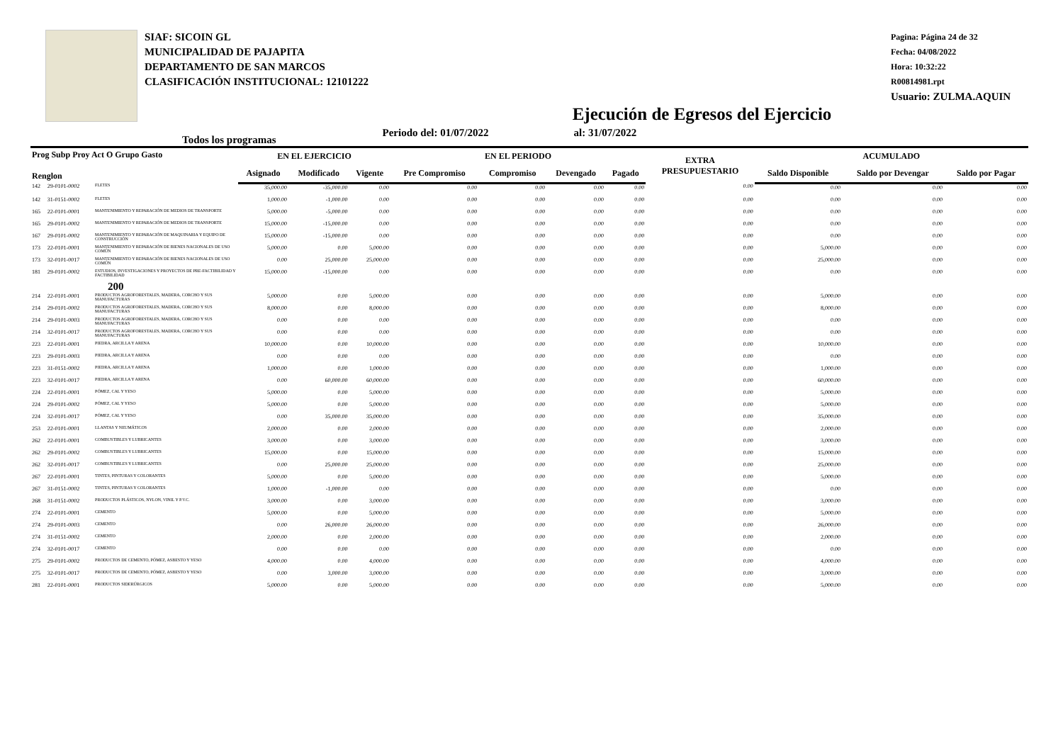SIAF: SICOIN GL
MUNICIPALIDAD DE PAJAPITA
DEPARTAMENTO DE SAN MARCOS
CLASIFICACIÓN INSTITUCIONAL: 12101222
Ejecución de Egresos del Ejercicio
Pagina: Página 24 de 32
Fecha: 04/08/2022
Hora: 10:32:22
R00814981.rpt
Usuario: ZULMA.AQUIN
Todos los programas Periodo del: 01/07/2022 al: 31/07/2022
| Prog Subp Proy Act O Grupo Gasto Renglon | | | EN EL EJERCICIO | | | EN EL PERIODO | | | | EXTRA PRESUPUESTARIO | ACUMULADO | | |
| --- | --- | --- | --- | --- | --- | --- | --- | --- | --- | --- | --- | --- | --- |
| | | | Asignado | Modificado | Vigente | Pre Compromiso | Compromiso | Devengado | Pagado | | Saldo Disponible | Saldo por Devengar | Saldo por Pagar |
| 142 | 29-0101-0002 | FLETES | 35,000.00 | -35,000.00 | 0.00 | 0.00 | 0.00 | 0.00 | 0.00 | 0.00 | 0.00 | 0.00 | 0.00 |
| 142 | 31-0151-0002 | FLETES | 1,000.00 | -1,000.00 | 0.00 | 0.00 | 0.00 | 0.00 | 0.00 | 0.00 | 0.00 | 0.00 | 0.00 |
| 165 | 22-0101-0001 | MANTENIMIENTO Y REPARACIÓN DE MEDIOS DE TRANSPORTE | 5,000.00 | -5,000.00 | 0.00 | 0.00 | 0.00 | 0.00 | 0.00 | 0.00 | 0.00 | 0.00 | 0.00 |
| 165 | 29-0101-0002 | MANTENIMIENTO Y REPARACIÓN DE MEDIOS DE TRANSPORTE | 15,000.00 | -15,000.00 | 0.00 | 0.00 | 0.00 | 0.00 | 0.00 | 0.00 | 0.00 | 0.00 | 0.00 |
| 167 | 29-0101-0002 | MANTENIMIENTO Y REPARACIÓN DE MAQUINARIA Y EQUIPO DE CONSTRUCCIÓN | 15,000.00 | -15,000.00 | 0.00 | 0.00 | 0.00 | 0.00 | 0.00 | 0.00 | 0.00 | 0.00 | 0.00 |
| 173 | 22-0101-0001 | MANTENIMIENTO Y REPARACIÓN DE BIENES NACIONALES DE USO COMÚN | 5,000.00 | 0.00 | 5,000.00 | 0.00 | 0.00 | 0.00 | 0.00 | 0.00 | 5,000.00 | 0.00 | 0.00 |
| 173 | 32-0101-0017 | MANTENIMIENTO Y REPARACIÓN DE BIENES NACIONALES DE USO COMÚN | 0.00 | 25,000.00 | 25,000.00 | 0.00 | 0.00 | 0.00 | 0.00 | 0.00 | 25,000.00 | 0.00 | 0.00 |
| 181 | 29-0101-0002 | ESTUDIOS, INVESTIGACIONES Y PROYECTOS DE PRE-FACTIBILIDAD Y FACTIBILIDAD | 15,000.00 | -15,000.00 | 0.00 | 0.00 | 0.00 | 0.00 | 0.00 | 0.00 | 0.00 | 0.00 | 0.00 |
| | | 200 | | | | | | | | | | | |
| 214 | 22-0101-0001 | PRODUCTOS AGROFORESTALES, MADERA, CORCHO Y SUS MANUFACTURAS | 5,000.00 | 0.00 | 5,000.00 | 0.00 | 0.00 | 0.00 | 0.00 | 0.00 | 5,000.00 | 0.00 | 0.00 |
| 214 | 29-0101-0002 | PRODUCTOS AGROFORESTALES, MADERA, CORCHO Y SUS MANUFACTURAS | 8,000.00 | 0.00 | 8,000.00 | 0.00 | 0.00 | 0.00 | 0.00 | 0.00 | 8,000.00 | 0.00 | 0.00 |
| 214 | 29-0101-0003 | PRODUCTOS AGROFORESTALES, MADERA, CORCHO Y SUS MANUFACTURAS | 0.00 | 0.00 | 0.00 | 0.00 | 0.00 | 0.00 | 0.00 | 0.00 | 0.00 | 0.00 | 0.00 |
| 214 | 32-0101-0017 | PRODUCTOS AGROFORESTALES, MADERA, CORCHO Y SUS MANUFACTURAS | 0.00 | 0.00 | 0.00 | 0.00 | 0.00 | 0.00 | 0.00 | 0.00 | 0.00 | 0.00 | 0.00 |
| 223 | 22-0101-0001 | PIEDRA, ARCILLA Y ARENA | 10,000.00 | 0.00 | 10,000.00 | 0.00 | 0.00 | 0.00 | 0.00 | 0.00 | 10,000.00 | 0.00 | 0.00 |
| 223 | 29-0101-0003 | PIEDRA, ARCILLA Y ARENA | 0.00 | 0.00 | 0.00 | 0.00 | 0.00 | 0.00 | 0.00 | 0.00 | 0.00 | 0.00 | 0.00 |
| 223 | 31-0151-0002 | PIEDRA, ARCILLA Y ARENA | 1,000.00 | 0.00 | 1,000.00 | 0.00 | 0.00 | 0.00 | 0.00 | 0.00 | 1,000.00 | 0.00 | 0.00 |
| 223 | 32-0101-0017 | PIEDRA, ARCILLA Y ARENA | 0.00 | 60,000.00 | 60,000.00 | 0.00 | 0.00 | 0.00 | 0.00 | 0.00 | 60,000.00 | 0.00 | 0.00 |
| 224 | 22-0101-0001 | PÓMEZ, CAL Y YESO | 5,000.00 | 0.00 | 5,000.00 | 0.00 | 0.00 | 0.00 | 0.00 | 0.00 | 5,000.00 | 0.00 | 0.00 |
| 224 | 29-0101-0002 | PÓMEZ, CAL Y YESO | 5,000.00 | 0.00 | 5,000.00 | 0.00 | 0.00 | 0.00 | 0.00 | 0.00 | 5,000.00 | 0.00 | 0.00 |
| 224 | 32-0101-0017 | PÓMEZ, CAL Y YESO | 0.00 | 35,000.00 | 35,000.00 | 0.00 | 0.00 | 0.00 | 0.00 | 0.00 | 35,000.00 | 0.00 | 0.00 |
| 253 | 22-0101-0001 | LLANTAS Y NEUMÁTICOS | 2,000.00 | 0.00 | 2,000.00 | 0.00 | 0.00 | 0.00 | 0.00 | 0.00 | 2,000.00 | 0.00 | 0.00 |
| 262 | 22-0101-0001 | COMBUSTIBLES Y LUBRICANTES | 3,000.00 | 0.00 | 3,000.00 | 0.00 | 0.00 | 0.00 | 0.00 | 0.00 | 3,000.00 | 0.00 | 0.00 |
| 262 | 29-0101-0002 | COMBUSTIBLES Y LUBRICANTES | 15,000.00 | 0.00 | 15,000.00 | 0.00 | 0.00 | 0.00 | 0.00 | 0.00 | 15,000.00 | 0.00 | 0.00 |
| 262 | 32-0101-0017 | COMBUSTIBLES Y LUBRICANTES | 0.00 | 25,000.00 | 25,000.00 | 0.00 | 0.00 | 0.00 | 0.00 | 0.00 | 25,000.00 | 0.00 | 0.00 |
| 267 | 22-0101-0001 | TINTES, PINTURAS Y COLORANTES | 5,000.00 | 0.00 | 5,000.00 | 0.00 | 0.00 | 0.00 | 0.00 | 0.00 | 5,000.00 | 0.00 | 0.00 |
| 267 | 31-0151-0002 | TINTES, PINTURAS Y COLORANTES | 1,000.00 | -1,000.00 | 0.00 | 0.00 | 0.00 | 0.00 | 0.00 | 0.00 | 0.00 | 0.00 | 0.00 |
| 268 | 31-0151-0002 | PRODUCTOS PLÁSTICOS, NYLON, VINIL Y P.V.C. | 3,000.00 | 0.00 | 3,000.00 | 0.00 | 0.00 | 0.00 | 0.00 | 0.00 | 3,000.00 | 0.00 | 0.00 |
| 274 | 22-0101-0001 | CEMENTO | 5,000.00 | 0.00 | 5,000.00 | 0.00 | 0.00 | 0.00 | 0.00 | 0.00 | 5,000.00 | 0.00 | 0.00 |
| 274 | 29-0101-0003 | CEMENTO | 0.00 | 26,000.00 | 26,000.00 | 0.00 | 0.00 | 0.00 | 0.00 | 0.00 | 26,000.00 | 0.00 | 0.00 |
| 274 | 31-0151-0002 | CEMENTO | 2,000.00 | 0.00 | 2,000.00 | 0.00 | 0.00 | 0.00 | 0.00 | 0.00 | 2,000.00 | 0.00 | 0.00 |
| 274 | 32-0101-0017 | CEMENTO | 0.00 | 0.00 | 0.00 | 0.00 | 0.00 | 0.00 | 0.00 | 0.00 | 0.00 | 0.00 | 0.00 |
| 275 | 29-0101-0002 | PRODUCTOS DE CEMENTO, PÓMEZ, ASBESTO Y YESO | 4,000.00 | 0.00 | 4,000.00 | 0.00 | 0.00 | 0.00 | 0.00 | 0.00 | 4,000.00 | 0.00 | 0.00 |
| 275 | 32-0101-0017 | PRODUCTOS DE CEMENTO, PÓMEZ, ASBESTO Y YESO | 0.00 | 3,000.00 | 3,000.00 | 0.00 | 0.00 | 0.00 | 0.00 | 0.00 | 3,000.00 | 0.00 | 0.00 |
| 281 | 22-0101-0001 | PRODUCTOS SIDERÚRGICOS | 5,000.00 | 0.00 | 5,000.00 | 0.00 | 0.00 | 0.00 | 0.00 | 0.00 | 5,000.00 | 0.00 | 0.00 |